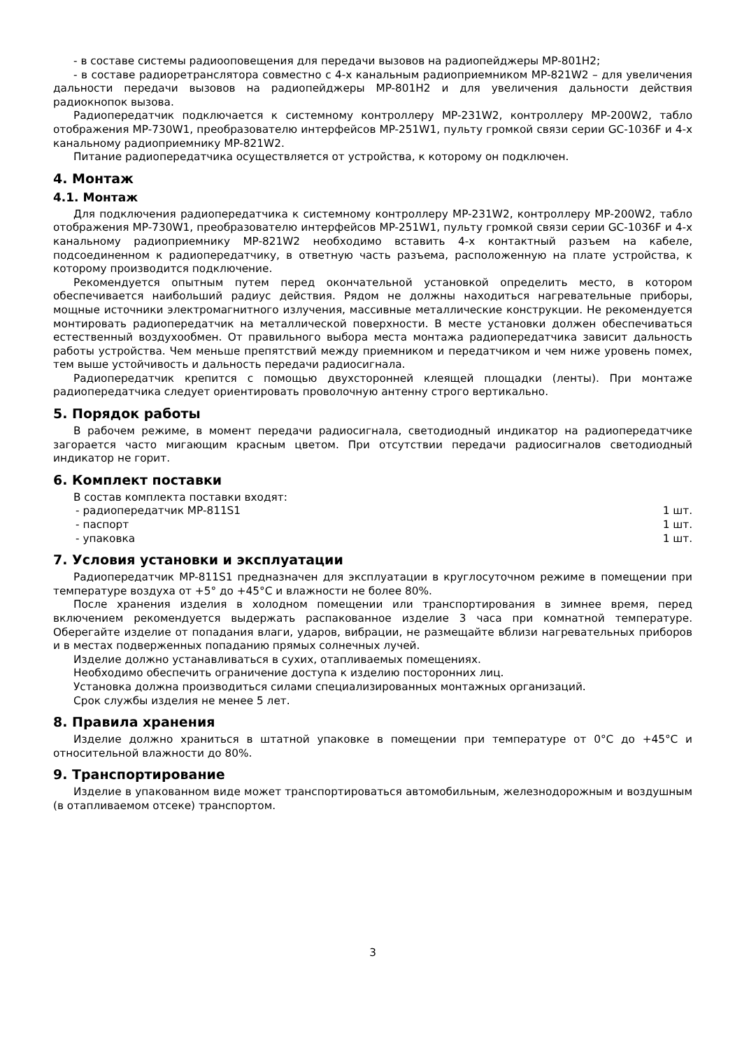- в составе системы радиооповещения для передачи вызовов на радиопейджеры MP-801H2;
- в составе радиоретранслятора совместно с 4-х канальным радиоприемником MP-821W2 – для увеличения дальности передачи вызовов на радиопейджеры MP-801H2 и для увеличения дальности действия радиокнопок вызова.
Радиопередатчик подключается к системному контроллеру MP-231W2, контроллеру MP-200W2, табло отображения MP-730W1, преобразователю интерфейсов MP-251W1, пульту громкой связи серии GC-1036F и 4-х канальному радиоприемнику MP-821W2.
Питание радиопередатчика осуществляется от устройства, к которому он подключен.
4. Монтаж
4.1. Монтаж
Для подключения радиопередатчика к системному контроллеру MP-231W2, контроллеру MP-200W2, табло отображения MP-730W1, преобразователю интерфейсов MP-251W1, пульту громкой связи серии GC-1036F и 4-х канальному радиоприемнику MP-821W2 необходимо вставить 4-х контактный разъем на кабеле, подсоединенном к радиопередатчику, в ответную часть разъема, расположенную на плате устройства, к которому производится подключение.
Рекомендуется опытным путем перед окончательной установкой определить место, в котором обеспечивается наибольший радиус действия. Рядом не должны находиться нагревательные приборы, мощные источники электромагнитного излучения, массивные металлические конструкции. Не рекомендуется монтировать радиопередатчик на металлической поверхности. В месте установки должен обеспечиваться естественный воздухообмен. От правильного выбора места монтажа радиопередатчика зависит дальность работы устройства. Чем меньше препятствий между приемником и передатчиком и чем ниже уровень помех, тем выше устойчивость и дальность передачи радиосигнала.
Радиопередатчик крепится с помощью двухсторонней клеящей площадки (ленты). При монтаже радиопередатчика следует ориентировать проволочную антенну строго вертикально.
5. Порядок работы
В рабочем режиме, в момент передачи радиосигнала, светодиодный индикатор на радиопередатчике загорается часто мигающим красным цветом. При отсутствии передачи радиосигналов светодиодный индикатор не горит.
6. Комплект поставки
В состав комплекта поставки входят:
- радиопередатчик MP-811S1 1 шт.
- паспорт 1 шт.
- упаковка 1 шт.
7. Условия установки и эксплуатации
Радиопередатчик MP-811S1 предназначен для эксплуатации в круглосуточном режиме в помещении при температуре воздуха от +5° до +45°С и влажности не более 80%.
После хранения изделия в холодном помещении или транспортирования в зимнее время, перед включением рекомендуется выдержать распакованное изделие 3 часа при комнатной температуре. Оберегайте изделие от попадания влаги, ударов, вибрации, не размещайте вблизи нагревательных приборов и в местах подверженных попаданию прямых солнечных лучей.
Изделие должно устанавливаться в сухих, отапливаемых помещениях.
Необходимо обеспечить ограничение доступа к изделию посторонних лиц.
Установка должна производиться силами специализированных монтажных организаций.
Срок службы изделия не менее 5 лет.
8. Правила хранения
Изделие должно храниться в штатной упаковке в помещении при температуре от 0°С до +45°С и относительной влажности до 80%.
9. Транспортирование
Изделие в упакованном виде может транспортироваться автомобильным, железнодорожным и воздушным (в отапливаемом отсеке) транспортом.
3